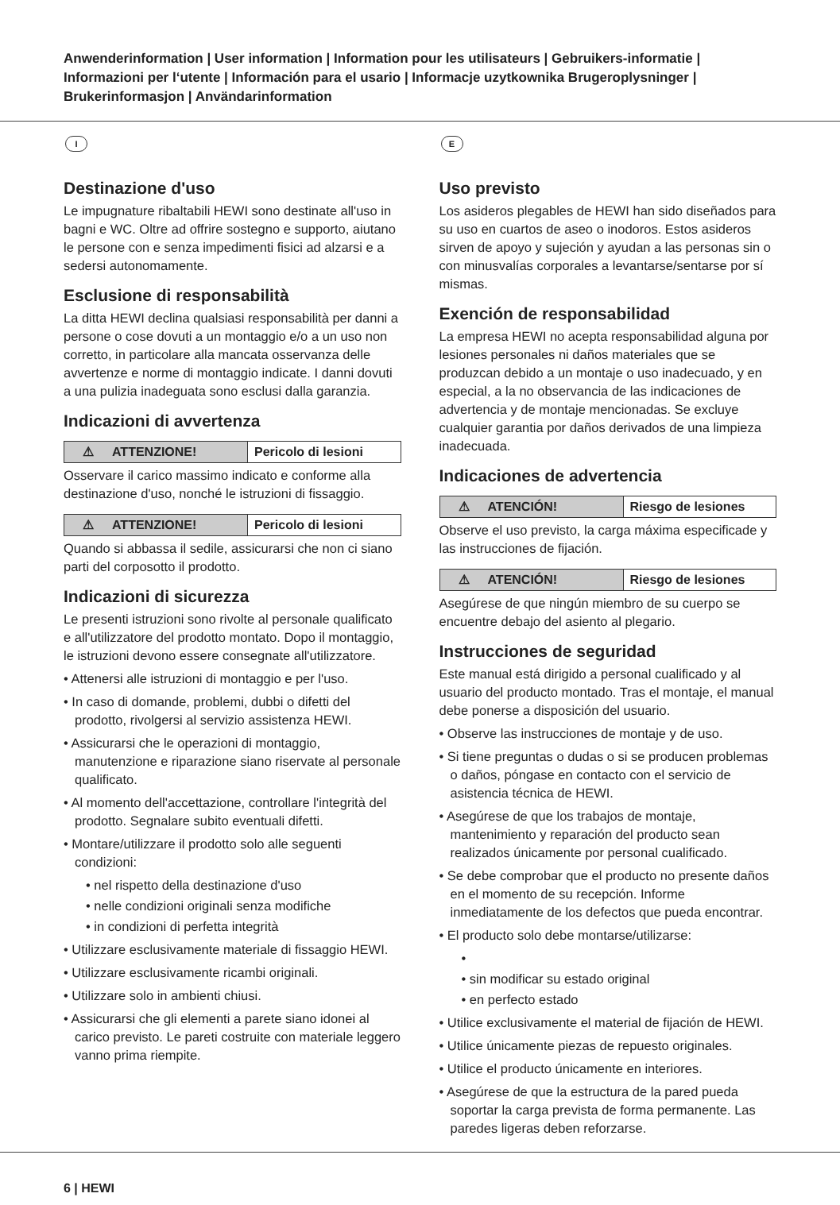Anwenderinformation | User information | Information pour les utilisateurs | Gebruikers-informatie | Informazioni per l‘utente | Información para el usario | Informacje uzytkownika Brugeroplysninger | Brukerinformasjon | Användarinformation
I
Destinazione d'uso
Le impugnature ribaltabili HEWI sono destinate all'uso in bagni e WC. Oltre ad offrire sostegno e supporto, aiutano le persone con e senza impedimenti fisici ad alzarsi e a sedersi autonomamente.
Esclusione di responsabilità
La ditta HEWI declina qualsiasi responsabilità per danni a persone o cose dovuti a un montaggio e/o a un uso non corretto, in particolare alla mancata osservanza delle avvertenze e norme di montaggio indicate. I danni dovuti a una pulizia inadeguata sono esclusi dalla garanzia.
Indicazioni di avvertenza
⚠ ATTENZIONE! Pericolo di lesioni
Osservare il carico massimo indicato e conforme alla destinazione d'uso, nonché le istruzioni di fissaggio.
⚠ ATTENZIONE! Pericolo di lesioni
Quando si abbassa il sedile, assicurarsi che non ci siano parti del corposotto il prodotto.
Indicazioni di sicurezza
Le presenti istruzioni sono rivolte al personale qualificato e all'utilizzatore del prodotto montato. Dopo il montaggio, le istruzioni devono essere consegnate all'utilizzatore.
• Attenersi alle istruzioni di montaggio e per l'uso.
• In caso di domande, problemi, dubbi o difetti del prodotto, rivolgersi al servizio assistenza HEWI.
• Assicurarsi che le operazioni di montaggio, manutenzione e riparazione siano riservate al personale qualificato.
• Al momento dell'accettazione, controllare l'integrità del prodotto. Segnalare subito eventuali difetti.
• Montare/utilizzare il prodotto solo alle seguenti condizioni:
• nel rispetto della destinazione d'uso
• nelle condizioni originali senza modifiche
• in condizioni di perfetta integrità
• Utilizzare esclusivamente materiale di fissaggio HEWI.
• Utilizzare esclusivamente ricambi originali.
• Utilizzare solo in ambienti chiusi.
• Assicurarsi che gli elementi a parete siano idonei al carico previsto. Le pareti costruite con materiale leggero vanno prima riempite.
E
Uso previsto
Los asideros plegables de HEWI han sido diseñados para su uso en cuartos de aseo o inodoros. Estos asideros sirven de apoyo y sujeción y ayudan a las personas sin o con minusvalías corporales a levantarse/sentarse por sí mismas.
Exención de responsabilidad
La empresa HEWI no acepta responsabilidad alguna por lesiones personales ni daños materiales que se produzcan debido a un montaje o uso inadecuado, y en especial, a la no observancia de las indicaciones de advertencia y de montaje mencionadas. Se excluye cualquier garantia por daños derivados de una limpieza inadecuada.
Indicaciones de advertencia
⚠ ATENCIÓN! Riesgo de lesiones
Observe el uso previsto, la carga máxima especificade y las instrucciones de fijación.
⚠ ATENCIÓN! Riesgo de lesiones
Asegúrese de que ningún miembro de su cuerpo se encuentre debajo del asiento al plegario.
Instrucciones de seguridad
Este manual está dirigido a personal cualificado y al usuario del producto montado. Tras el montaje, el manual debe ponerse a disposición del usuario.
• Observe las instrucciones de montaje y de uso.
• Si tiene preguntas o dudas o si se producen problemas o daños, póngase en contacto con el servicio de asistencia técnica de HEWI.
• Asegúrese de que los trabajos de montaje, mantenimiento y reparación del producto sean realizados únicamente por personal cualificado.
• Se debe comprobar que el producto no presente daños en el momento de su recepción. Informe inmediatamente de los defectos que pueda encontrar.
• El producto solo debe montarse/utilizarse:
•
• sin modificar su estado original
• en perfecto estado
• Utilice exclusivamente el material de fijación de HEWI.
• Utilice únicamente piezas de repuesto originales.
• Utilice el producto únicamente en interiores.
• Asegúrese de que la estructura de la pared pueda soportar la carga prevista de forma permanente. Las paredes ligeras deben reforzarse.
6 | HEWI